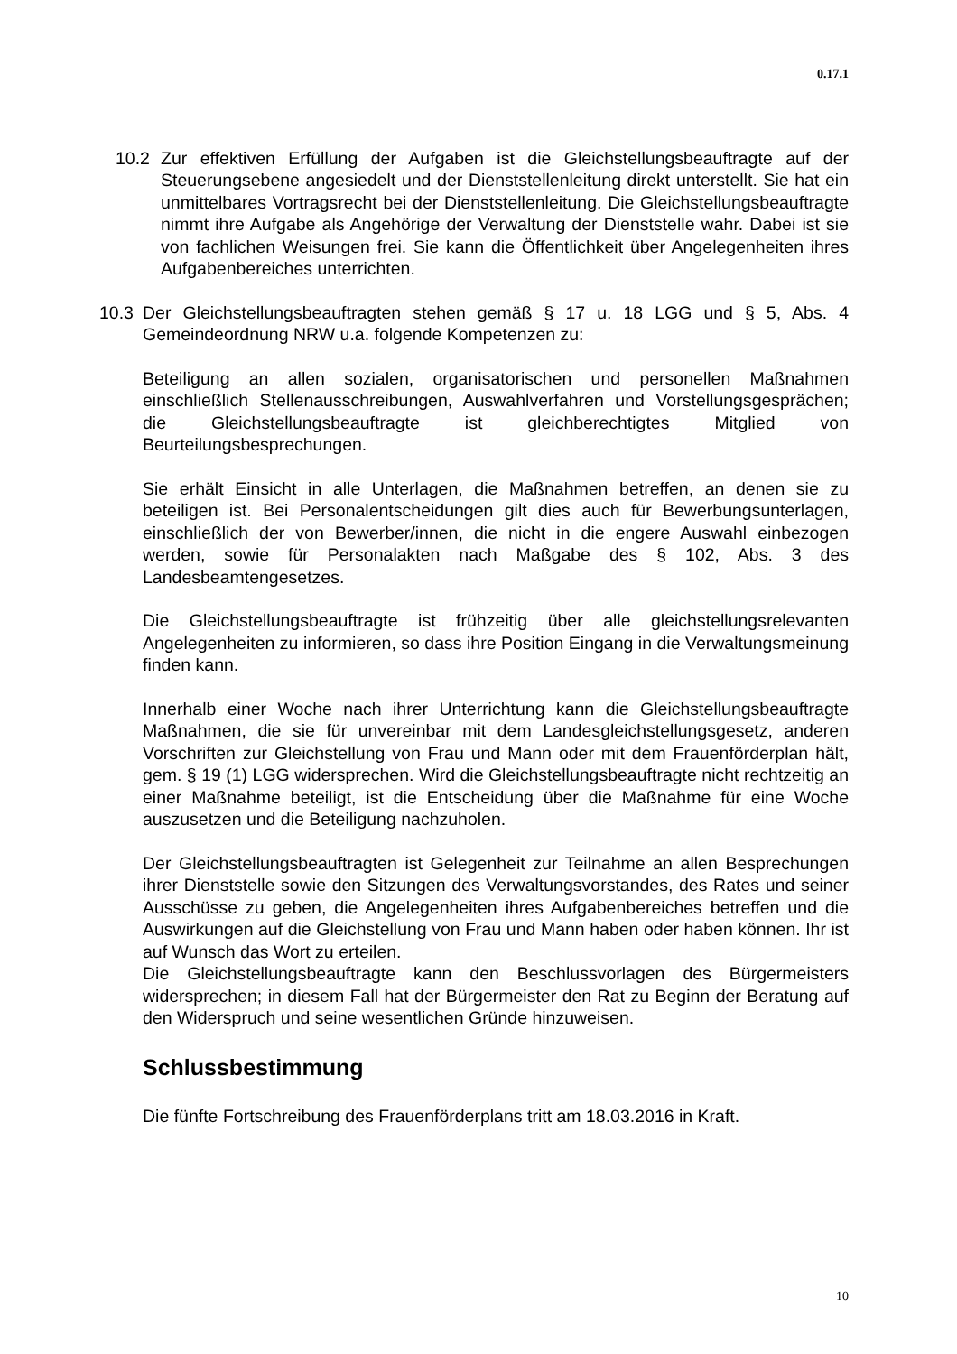0.17.1
10.2 Zur effektiven Erfüllung der Aufgaben ist die Gleichstellungsbeauftragte auf der Steuerungsebene angesiedelt und der Dienststellenleitung direkt unterstellt. Sie hat ein unmittelbares Vortragsrecht bei der Dienststellenleitung. Die Gleichstellungsbeauftragte nimmt ihre Aufgabe als Angehörige der Verwaltung der Dienststelle wahr. Dabei ist sie von fachlichen Weisungen frei. Sie kann die Öffentlichkeit über Angelegenheiten ihres Aufgabenbereiches unterrichten.
10.3 Der Gleichstellungsbeauftragten stehen gemäß § 17 u. 18 LGG und § 5, Abs. 4 Gemeindeordnung NRW u.a. folgende Kompetenzen zu:
Beteiligung an allen sozialen, organisatorischen und personellen Maßnahmen einschließlich Stellenausschreibungen, Auswahlverfahren und Vorstellungsgesprächen; die Gleichstellungsbeauftragte ist gleichberechtigtes Mitglied von Beurteilungsbesprechungen.
Sie erhält Einsicht in alle Unterlagen, die Maßnahmen betreffen, an denen sie zu beteiligen ist. Bei Personalentscheidungen gilt dies auch für Bewerbungsunterlagen, einschließlich der von Bewerber/innen, die nicht in die engere Auswahl einbezogen werden, sowie für Personalakten nach Maßgabe des § 102, Abs. 3 des Landesbeamtengesetzes.
Die Gleichstellungsbeauftragte ist frühzeitig über alle gleichstellungsrelevanten Angelegenheiten zu informieren, so dass ihre Position Eingang in die Verwaltungsmeinung finden kann.
Innerhalb einer Woche nach ihrer Unterrichtung kann die Gleichstellungsbeauftragte Maßnahmen, die sie für unvereinbar mit dem Landesgleichstellungsgesetz, anderen Vorschriften zur Gleichstellung von Frau und Mann oder mit dem Frauenförderplan hält, gem. § 19 (1) LGG widersprechen. Wird die Gleichstellungsbeauftragte nicht rechtzeitig an einer Maßnahme beteiligt, ist die Entscheidung über die Maßnahme für eine Woche auszusetzen und die Beteiligung nachzuholen.
Der Gleichstellungsbeauftragten ist Gelegenheit zur Teilnahme an allen Besprechungen ihrer Dienststelle sowie den Sitzungen des Verwaltungsvorstandes, des Rates und seiner Ausschüsse zu geben, die Angelegenheiten ihres Aufgabenbereiches betreffen und die Auswirkungen auf die Gleichstellung von Frau und Mann haben oder haben können. Ihr ist auf Wunsch das Wort zu erteilen.
Die Gleichstellungsbeauftragte kann den Beschlussvorlagen des Bürgermeisters widersprechen; in diesem Fall hat der Bürgermeister den Rat zu Beginn der Beratung auf den Widerspruch und seine wesentlichen Gründe hinzuweisen.
Schlussbestimmung
Die fünfte Fortschreibung des Frauenförderplans tritt am 18.03.2016 in Kraft.
10